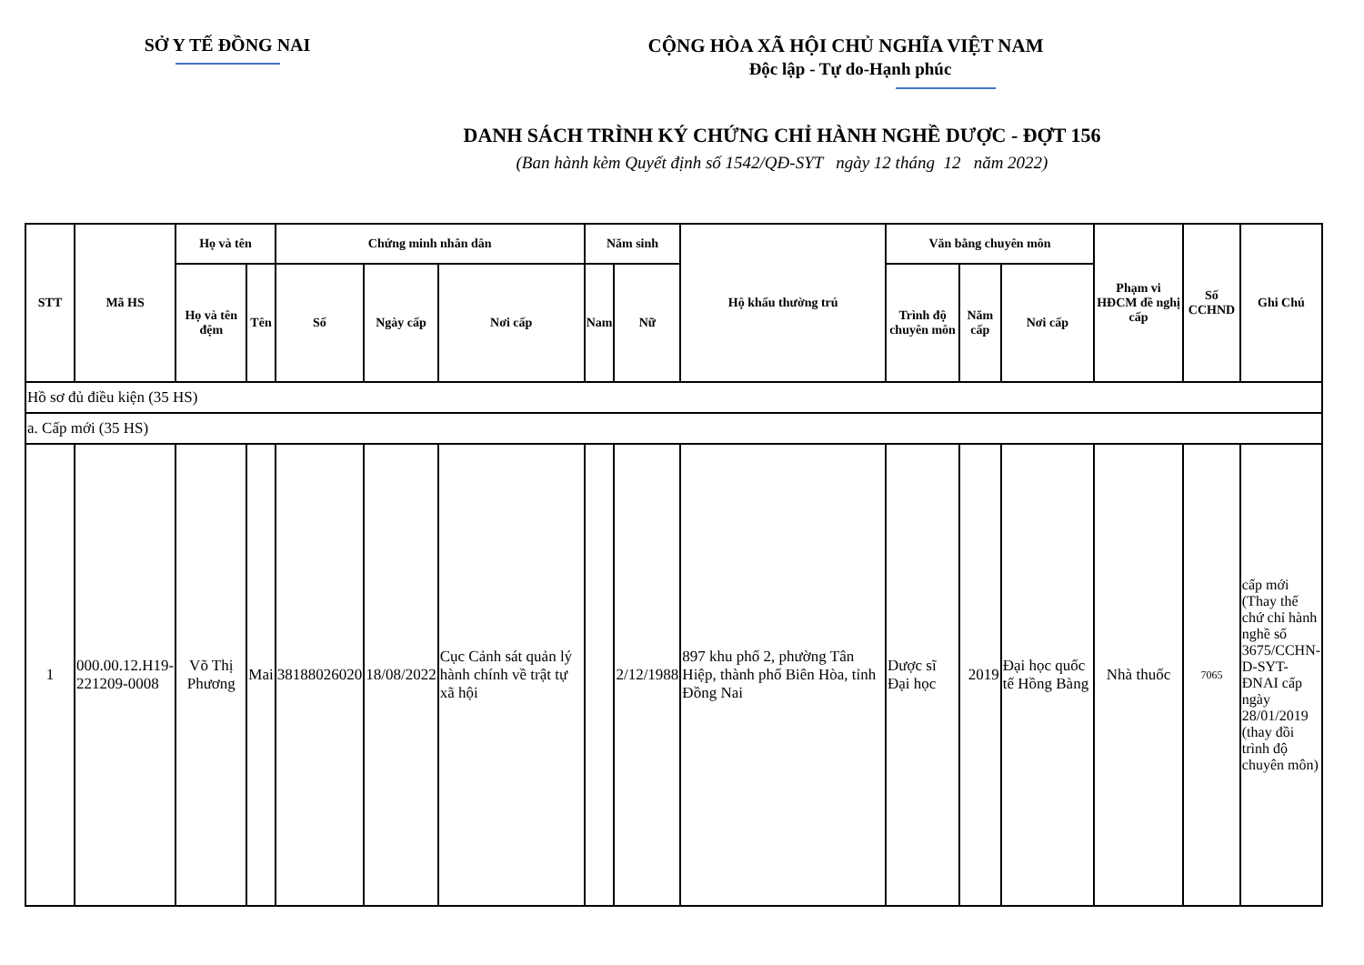SỞ Y TẾ ĐỒNG NAI CỘNG HÒA XÃ HỘI CHỦ NGHĨA VIỆT NAM
Độc lập - Tự do-Hạnh phúc
DANH SÁCH TRÌNH KÝ CHỨNG CHỈ HÀNH NGHỀ DƯỢC - ĐỢT 156
(Ban hành kèm Quyết định số 1542/QĐ-SYT ngày 12 tháng 12 năm 2022)
| STT | Mã HS | Họ và tên | | Chứng minh nhân dân | | | Năm sinh | | Hộ khẩu thường trú | Văn bằng chuyên môn | | | Phạm vi HĐCM đề nghị cấp | Số CCHND | Ghi Chú |
| --- | --- | --- | --- | --- | --- | --- | --- | --- | --- | --- | --- | --- | --- | --- | --- |
| | | Họ và tên đệm | Tên | Số | Ngày cấp | Nơi cấp | Nam | Nữ | | Trình độ chuyên môn | Năm cấp | Nơi cấp | | | |
| Hồ sơ đủ điều kiện (35 HS) | | | | | | | | | | | | | | | |
| a. Cấp mới (35 HS) | | | | | | | | | | | | | | | |
| 1 | 000.00.12.H19-221209-0008 | Võ Thị Phương | Mai | 38188026020 | 18/08/2022 | Cục Cảnh sát quản lý hành chính về trật tự xã hội | | 2/12/1988 | 897 khu phố 2, phường Tân Hiệp, thành phố Biên Hòa, tỉnh Đồng Nai | Dược sĩ Đại học | 2019 | Đại học quốc tế Hồng Bàng | Nhà thuốc | 7065 | cấp mới (Thay thế chứ chỉ hành nghề số 3675/CCHN-D-SYT-ĐNAI cấp ngày 28/01/2019 (thay đồi trình độ chuyên môn) |